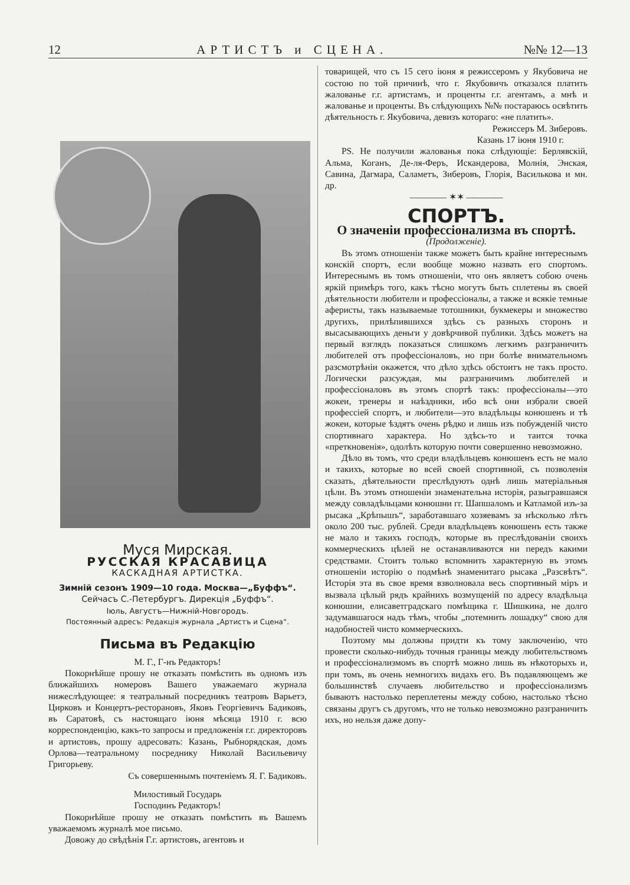12 АРТИСТЪ и СЦЕНА. №№ 12—13
Муся Мирская.
РУССКАЯ КРАСАВИЦА
КАСКАДНАЯ АРТИСТКА.
Зимній сезонъ 1909—10 года. Москва—„Буффъ“.
Сейчасъ С.-Петербургъ. Дирекція „Буффъ“.
Іюль, Августъ—Нижній-Новгородъ.
Постоянный адресъ: Редакція журнала „Артистъ и Сцена“.
Письма въ Редакцію
М. Г., Г-нъ Редакторъ!
Покорнѣйше прошу не отказать помѣстить въ одномъ изъ ближайшихъ номеровъ Вашего уважаемаго журнала нижеслѣдующее: я театральный посредникъ театровъ Варьетэ, Цирковъ и Концертъ-ресторановъ, Яковъ Георгіевичъ Бадиковъ, въ Саратовѣ, съ настоящаго іюня мѣсяца 1910 г. всю корреспонденцію, какъ-то запросы и предложенія г.г. директоровъ и артистовъ, прошу адресовать: Казань, Рыбнорядская, домъ Орлова—театральному посреднику Николай Васильевичу Григорьеву.
Съ совершеннымъ почтеніемъ Я. Г. Бадиковъ.
Милостивый Государь
Господинъ Редакторъ!
Покорнѣйше прошу не отказать помѣстить въ Вашемъ уважаемомъ журналѣ мое письмо.
Довожу до свѣдѣнія Г.г. артистовъ, агентовъ и
товарищей, что съ 15 сего іюня я режиссеромъ у Якубовича не состою по той причинѣ, что г. Якубовичъ отказался платить жалованье г.г. артистамъ, и проценты г.г. агентамъ, а мнѣ и жалованье и проценты. Въ слѣдующихъ №№ постараюсь освѣтить дѣятельность г. Якубовича, девизъ котораго: «не платить».
Режиссеръ М. Зиберовъ.
Казань 17 іюня 1910 г.
PS. Не получили жалованья пока слѣдующіе: Берлявскій, Альма, Коганъ, Де-ля-Феръ, Искандерова, Молнія, Энская, Савина, Дагмара, Саламетъ, Зиберовъ, Глорія, Василькова и мн. др.
———— ✶✶ ————
СПОРТЪ.
О значеніи профессіонализма въ спортѣ.
(Продолженіе).
Въ этомъ отношеніи также можетъ быть крайне интереснымъ конскій спортъ, если вообще можно назвать его спортомъ. Интереснымъ въ томъ отношеніи, что онъ являетъ собою очень яркій примѣръ того, какъ тѣсно могутъ быть сплетены въ своей дѣятельности любители и профессіоналы, а также и всякіе темные аферисты, такъ называемые тотошники, букмекеры и множество другихъ, прилѣпившихся здѣсь съ разныхъ сторонъ и высасывающихъ деньги у довѣрчивой публики. Здѣсь можетъ на первый взглядъ показаться слишкомъ легкимъ разграничить любителей отъ профессіоналовъ, но при болѣе внимательномъ разсмотрѣніи окажется, что дѣло здѣсь обстоитъ не такъ просто. Логически разсуждая, мы разграничимъ любителей и профессіоналовъ въ этомъ спортѣ такъ: профессіоналы—это жокеи, тренеры и наѣздники, ибо всѣ они избрали своей профессіей спортъ, и любители—это владѣльцы конюшенъ и тѣ жокеи, которые ѣздятъ очень рѣдко и лишь изъ побужденій чисто спортивнаго характера. Но здѣсь-то и таится точка «преткновенія», одолѣть которую почти совершенно невозможно.
Дѣло въ томъ, что среди владѣльцевъ конюшенъ есть не мало и такихъ, которые во всей своей спортивной, съ позволенія сказать, дѣятельности преслѣдують однѣ лишь матеріальныя цѣли. Въ этомъ отношеніи знаменательна исторія, разыгравшаяся между совладѣльцами конюшни гг. Шапшаломъ и Катламой изъ-за рысака „Крѣпышъ“, заработавшаго хозяевамъ за нѣсколько лѣтъ около 200 тыс. рублей. Среди владѣльцевъ конюшенъ есть также не мало и такихъ господъ, которые въ преслѣдованіи своихъ коммерческихъ цѣлей не останавливаются ни передъ какими средствами. Стоитъ только вспомнить характерную въ этомъ отношеніи исторію о подмѣнѣ знаменитаго рысака „Разсвѣтъ“. Исторія эта въ свое время взволновала весь спортивный міръ и вызвала цѣлый рядъ крайнихъ возмущеній по адресу владѣльца конюшни, елисаветградскаго помѣщика г. Шишкина, не долго задумавшагося надъ тѣмъ, чтобы „потемнить лошадку“ свою для надобностей чисто коммерческихъ.
Поэтому мы должны придти къ тому заключенію, что провести сколько-нибудь точныя границы между любительствомъ и профессіонализмомъ въ спортѣ можно лишь въ нѣкоторыхъ и, при томъ, въ очень немногихъ видахъ его. Въ подавляющемъ же большинствѣ случаевъ любительство и профессіонализмъ бываютъ настолько переплетены между собою, настолько тѣсно связаны другъ съ другомъ, что не только невозможно разграничить ихъ, но нельзя даже допу-